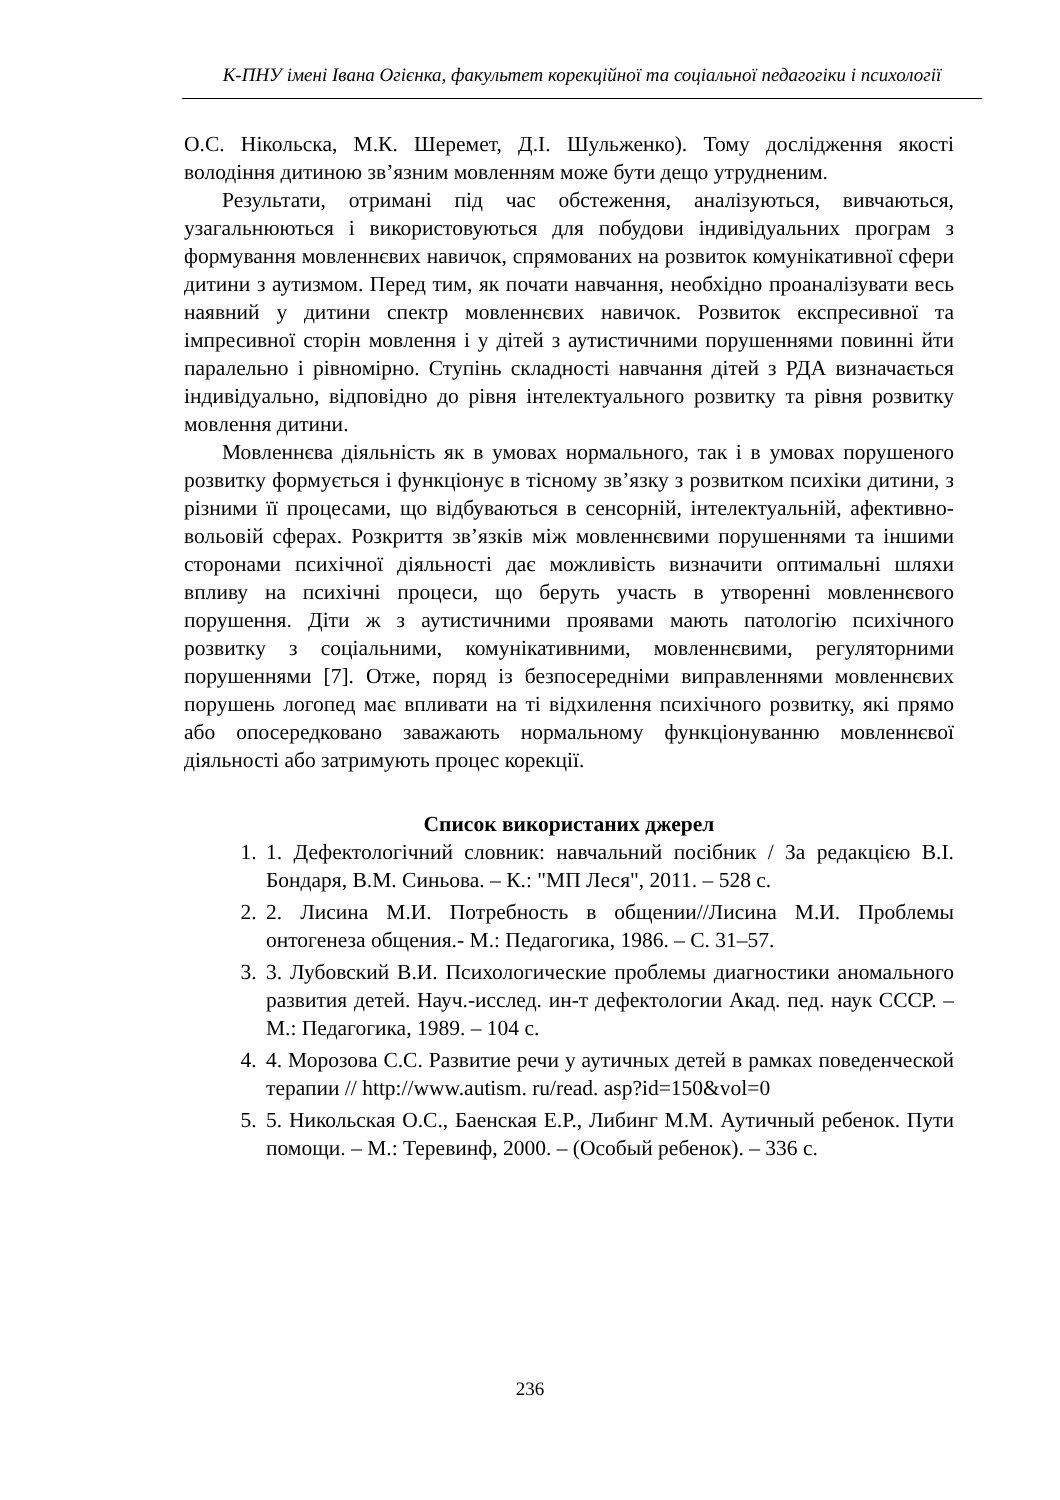К-ПНУ імені Івана Огієнка, факультет корекційної та соціальної педагогіки і психології
О.С. Нікольска, М.К. Шеремет, Д.І. Шульженко). Тому дослідження якості володіння дитиною зв’язним мовленням може бути дещо утрудненим.
Результати, отримані під час обстеження, аналізуються, вивчаються, узагальнюються і використовуються для побудови індивідуальних програм з формування мовленнєвих навичок, спрямованих на розвиток комунікативної сфери дитини з аутизмом. Перед тим, як почати навчання, необхідно проаналізувати весь наявний у дитини спектр мовленнєвих навичок. Розвиток експресивної та імпресивної сторін мовлення і у дітей з аутистичними порушеннями повинні йти паралельно і рівномірно. Ступінь складності навчання дітей з РДА визначається індивідуально, відповідно до рівня інтелектуального розвитку та рівня розвитку мовлення дитини.
Мовленнєва діяльність як в умовах нормального, так і в умовах порушеного розвитку формується і функціонує в тісному зв’язку з розвитком психіки дитини, з різними її процесами, що відбуваються в сенсорній, інтелектуальній, афективно-вольовій сферах. Розкриття зв’язків між мовленнєвими порушеннями та іншими сторонами психічної діяльності дає можливість визначити оптимальні шляхи впливу на психічні процеси, що беруть участь в утворенні мовленнєвого порушення. Діти ж з аутистичними проявами мають патологію психічного розвитку з соціальними, комунікативними, мовленнєвими, регуляторними порушеннями [7]. Отже, поряд із безпосередніми виправленнями мовленнєвих порушень логопед має впливати на ті відхилення психічного розвитку, які прямо або опосередковано заважають нормальному функціонуванню мовленнєвої діяльності або затримують процес корекції.
Список використаних джерел
1. 1. Дефектологічний словник: навчальний посібник / За редакцією В.І. Бондаря, В.М. Синьова. – К.: "МП Леся", 2011. – 528 с.
2. 2. Лисина М.И. Потребность в общении//Лисина М.И. Проблемы онтогенеза общения.- М.: Педагогика, 1986. – С. 31–57.
3. 3. Лубовский В.И. Психологические проблемы диагностики аномального развития детей. Науч.-исслед. ин-т дефектологии Акад. пед. наук СССР. – М.: Педагогика, 1989. – 104 с.
4. 4. Морозова С.С. Развитие речи у аутичных детей в рамках поведенческой терапии // http://www.autism. ru/read. asp?id=150&vol=0
5. 5. Никольская О.С., Баенская Е.Р., Либинг М.М. Аутичный ребенок. Пути помощи. – М.: Теревинф, 2000. – (Особый ребенок). – 336 с.
236